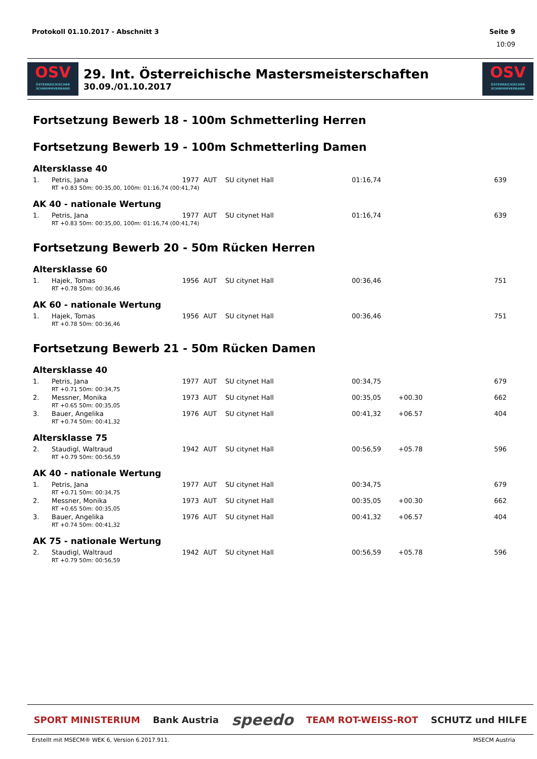Protokoll 01.10.2017 - Abschnitt 3 Seite 9
10:09
OSV
ÖSTERREICHISCHER SCHWIMMVERBAND
29. Int. Österreichische Mastersmeisterschaften
30.09./01.10.2017
OSV
ÖSTERREICHISCHER SCHWIMMVERBAND
Fortsetzung Bewerb 18 - 100m Schmetterling Herren
Fortsetzung Bewerb 19 - 100m Schmetterling Damen
Altersklasse 40
| 1. | Petris, Jana | 1977 | AUT | SU citynet Hall | 01:16,74 | | 639 |
| RT +0.83 50m: 00:35,00, 100m: 01:16,74 (00:41,74) | | | | | | | |
AK 40 - nationale Wertung
| 1. | Petris, Jana | 1977 | AUT | SU citynet Hall | 01:16,74 | | 639 |
| RT +0.83 50m: 00:35,00, 100m: 01:16,74 (00:41,74) | | | | | | | |
Fortsetzung Bewerb 20 - 50m Rücken Herren
Altersklasse 60
| 1. | Hajek, Tomas | 1956 | AUT | SU citynet Hall | 00:36,46 | | 751 |
| RT +0.78 50m: 00:36,46 | | | | | | | |
AK 60 - nationale Wertung
| 1. | Hajek, Tomas | 1956 | AUT | SU citynet Hall | 00:36,46 | | 751 |
| RT +0.78 50m: 00:36,46 | | | | | | | |
Fortsetzung Bewerb 21 - 50m Rücken Damen
Altersklasse 40
| 1. | Petris, Jana | 1977 | AUT | SU citynet Hall | 00:34,75 | | 679 |
| RT +0.71 50m: 00:34,75 | | | | | | | |
| 2. | Messner, Monika | 1973 | AUT | SU citynet Hall | 00:35,05 | +00.30 | 662 |
| RT +0.65 50m: 00:35,05 | | | | | | | |
| 3. | Bauer, Angelika | 1976 | AUT | SU citynet Hall | 00:41,32 | +06.57 | 404 |
| RT +0.74 50m: 00:41,32 | | | | | | | |
Altersklasse 75
| 2. | Staudigl, Waltraud | 1942 | AUT | SU citynet Hall | 00:56,59 | +05.78 | 596 |
| RT +0.79 50m: 00:56,59 | | | | | | | |
AK 40 - nationale Wertung
| 1. | Petris, Jana | 1977 | AUT | SU citynet Hall | 00:34,75 | | 679 |
| RT +0.71 50m: 00:34,75 | | | | | | | |
| 2. | Messner, Monika | 1973 | AUT | SU citynet Hall | 00:35,05 | +00.30 | 662 |
| RT +0.65 50m: 00:35,05 | | | | | | | |
| 3. | Bauer, Angelika | 1976 | AUT | SU citynet Hall | 00:41,32 | +06.57 | 404 |
| RT +0.74 50m: 00:41,32 | | | | | | | |
AK 75 - nationale Wertung
| 2. | Staudigl, Waltraud | 1942 | AUT | SU citynet Hall | 00:56,59 | +05.78 | 596 |
| RT +0.79 50m: 00:56,59 | | | | | | | |
SPORT MINISTERIUM Bank Austria speedo TEAM ROT-WEISS-ROT SCHUTZ und HILFE
Erstellt mit MSECM® WEK 6, Version 6.2017.911. MSECM Austria